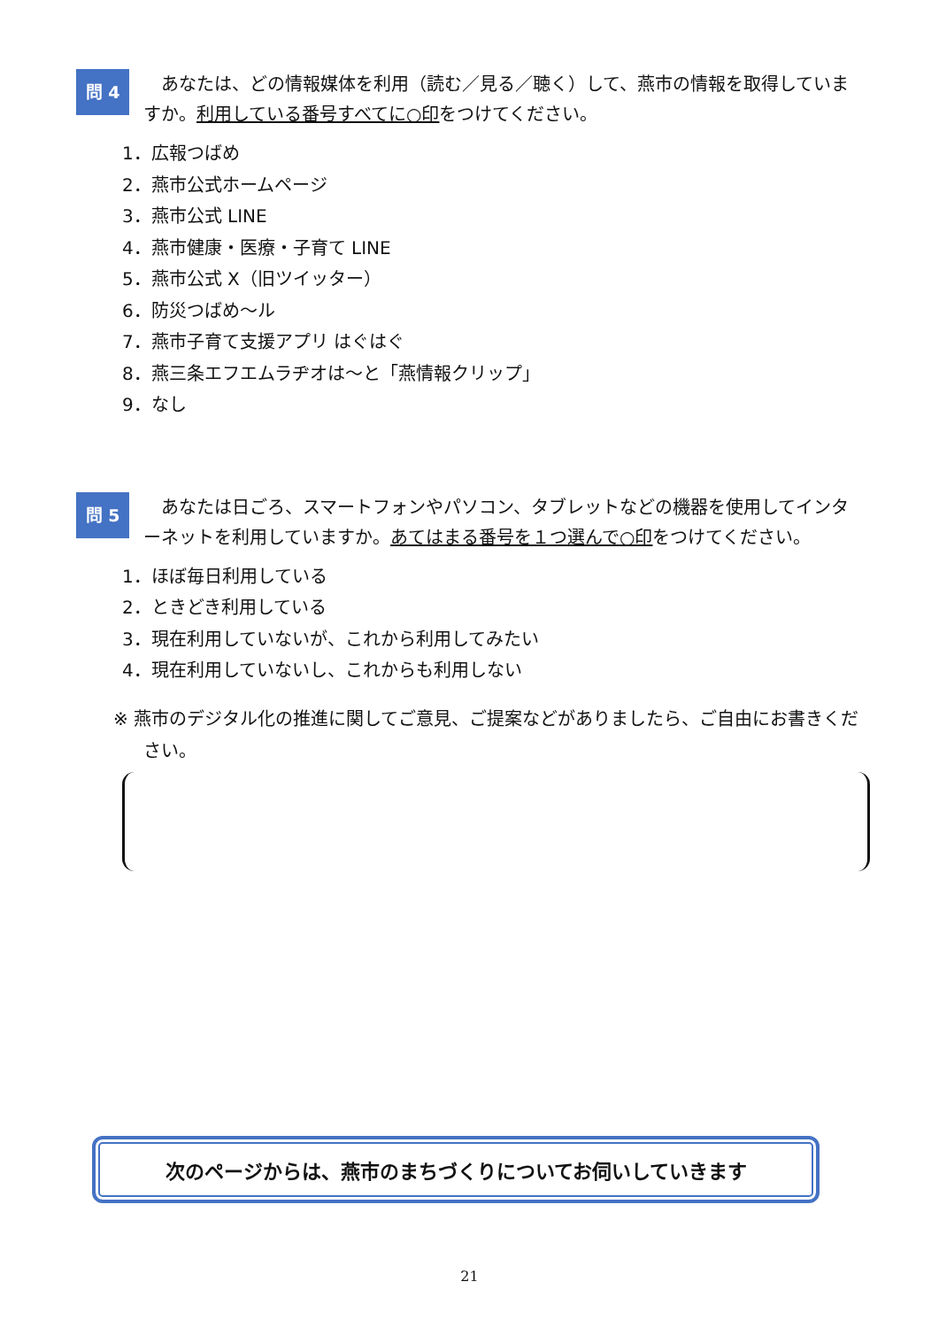問 4
　あなたは、どの情報媒体を利用（読む／見る／聴く）して、燕市の情報を取得していますか。利用している番号すべてに○印をつけてください。
1．広報つばめ
2．燕市公式ホームページ
3．燕市公式 LINE
4．燕市健康・医療・子育て LINE
5．燕市公式 X（旧ツイッター）
6．防災つばめ～ル
7．燕市子育て支援アプリ はぐはぐ
8．燕三条エフエムラヂオは～と「燕情報クリップ」
9．なし
問 5
　あなたは日ごろ、スマートフォンやパソコン、タブレットなどの機器を使用してインターネットを利用していますか。あてはまる番号を１つ選んで○印をつけてください。
1．ほぼ毎日利用している
2．ときどき利用している
3．現在利用していないが、これから利用してみたい
4．現在利用していないし、これからも利用しない
※ 燕市のデジタル化の推進に関してご意見、ご提案などがありましたら、ご自由にお書きください。
次のページからは、燕市のまちづくりについてお伺いしていきます
21